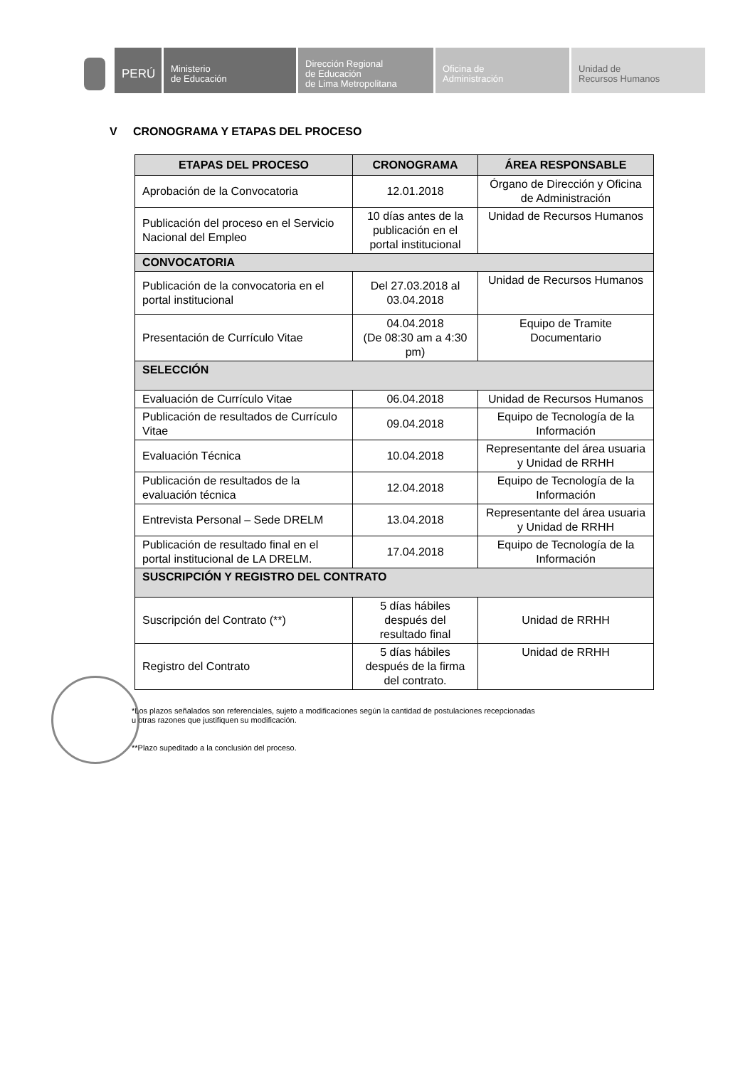PERÚ
Ministerio
de Educación
Dirección Regional
de Educación
de Lima Metropolitana
Oficina de
Administración
Unidad de
Recursos Humanos
V CRONOGRAMA Y ETAPAS DEL PROCESO
| ETAPAS DEL PROCESO | CRONOGRAMA | ÁREA RESPONSABLE |
| --- | --- | --- |
| Aprobación de la Convocatoria | 12.01.2018 | Órgano de Dirección y Oficina de Administración |
| Publicación del proceso en el Servicio Nacional del Empleo | 10 días antes de la publicación en el portal institucional | Unidad de Recursos Humanos |
| CONVOCATORIA | | |
| Publicación de la convocatoria en el portal institucional | Del 27.03.2018 al 03.04.2018 | Unidad de Recursos Humanos |
| Presentación de Currículo Vitae | 04.04.2018 (De 08:30 am a 4:30 pm) | Equipo de Tramite Documentario |
| SELECCIÓN | | |
| Evaluación de Currículo Vitae | 06.04.2018 | Unidad de Recursos Humanos |
| Publicación de resultados de Currículo Vitae | 09.04.2018 | Equipo de Tecnología de la Información |
| Evaluación Técnica | 10.04.2018 | Representante del área usuaria y Unidad de RRHH |
| Publicación de resultados de la evaluación técnica | 12.04.2018 | Equipo de Tecnología de la Información |
| Entrevista Personal – Sede DRELM | 13.04.2018 | Representante del área usuaria y Unidad de RRHH |
| Publicación de resultado final en el portal institucional de LA DRELM. | 17.04.2018 | Equipo de Tecnología de la Información |
| SUSCRIPCIÓN Y REGISTRO DEL CONTRATO | | |
| Suscripción del Contrato (**) | 5 días hábiles después del resultado final | Unidad de RRHH |
| Registro del Contrato | 5 días hábiles después de la firma del contrato. | Unidad de RRHH |
*Los plazos señalados son referenciales, sujeto a modificaciones según la cantidad de postulaciones recepcionadas
u otras razones que justifiquen su modificación.
**Plazo supeditado a la conclusión del proceso.